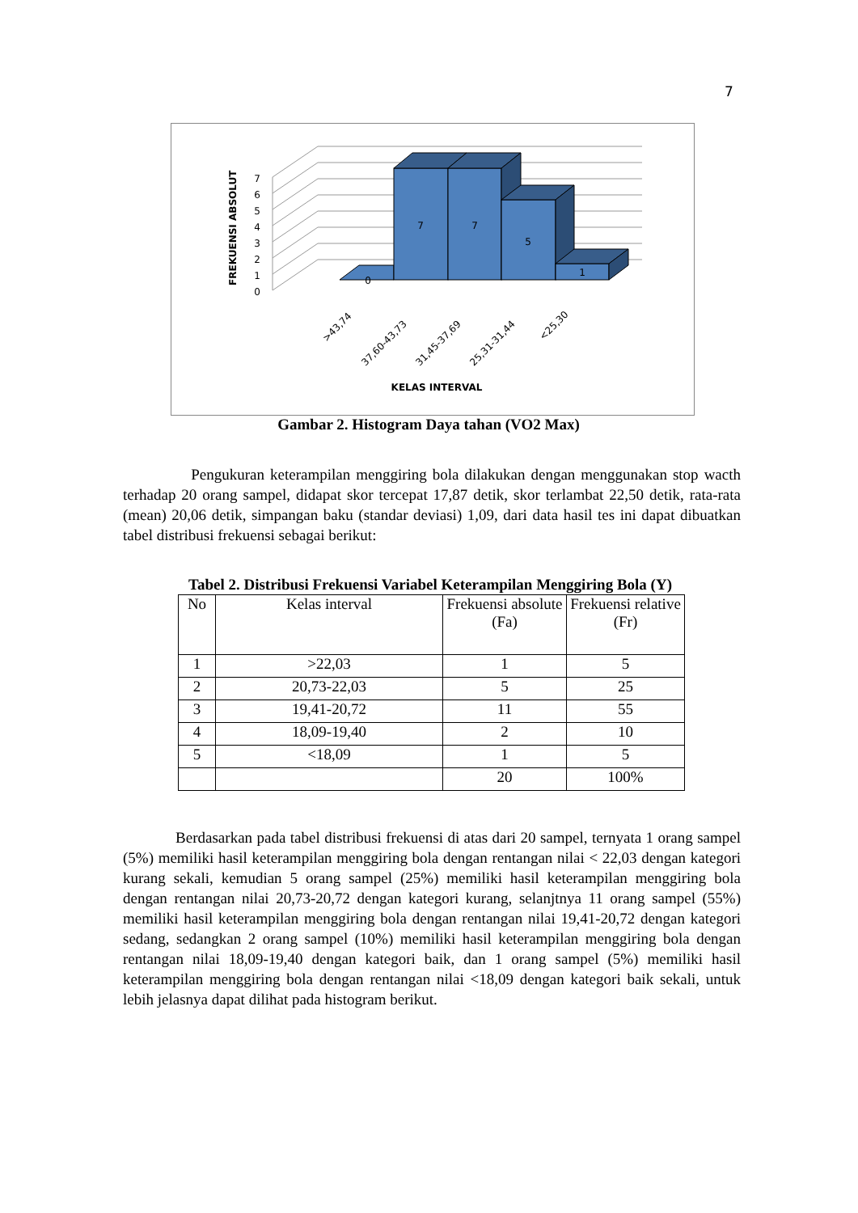7
0
7
7
5
1
0
1
2
3
4
5
6
7
FREKUENSI ABSOLUT
>43,74
37,60-43,73
31,45-37,69
25,31-31,44
<25,30
KELAS INTERVAL
Gambar 2. Histogram Daya tahan (VO2 Max)
Pengukuran keterampilan menggiring bola dilakukan dengan menggunakan stop wacth terhadap 20 orang sampel, didapat skor tercepat 17,87 detik, skor terlambat 22,50 detik, rata-rata (mean) 20,06 detik, simpangan baku (standar deviasi) 1,09, dari data hasil tes ini dapat dibuatkan tabel distribusi frekuensi sebagai berikut:
Tabel 2. Distribusi Frekuensi Variabel Keterampilan Menggiring Bola (Y)
| No | Kelas interval | Frekuensi absolute (Fa) | Frekuensi relative (Fr) |
| --- | --- | --- | --- |
| 1 | >22,03 | 1 | 5 |
| 2 | 20,73-22,03 | 5 | 25 |
| 3 | 19,41-20,72 | 11 | 55 |
| 4 | 18,09-19,40 | 2 | 10 |
| 5 | <18,09 | 1 | 5 |
| | | 20 | 100% |
Berdasarkan pada tabel distribusi frekuensi di atas dari 20 sampel, ternyata 1 orang sampel (5%) memiliki hasil keterampilan menggiring bola dengan rentangan nilai < 22,03 dengan kategori kurang sekali, kemudian 5 orang sampel (25%) memiliki hasil keterampilan menggiring bola dengan rentangan nilai 20,73-20,72 dengan kategori kurang, selanjtnya 11 orang sampel (55%) memiliki hasil keterampilan menggiring bola dengan rentangan nilai 19,41-20,72 dengan kategori sedang, sedangkan 2 orang sampel (10%) memiliki hasil keterampilan menggiring bola dengan rentangan nilai 18,09-19,40 dengan kategori baik, dan 1 orang sampel (5%) memiliki hasil keterampilan menggiring bola dengan rentangan nilai <18,09 dengan kategori baik sekali, untuk lebih jelasnya dapat dilihat pada histogram berikut.